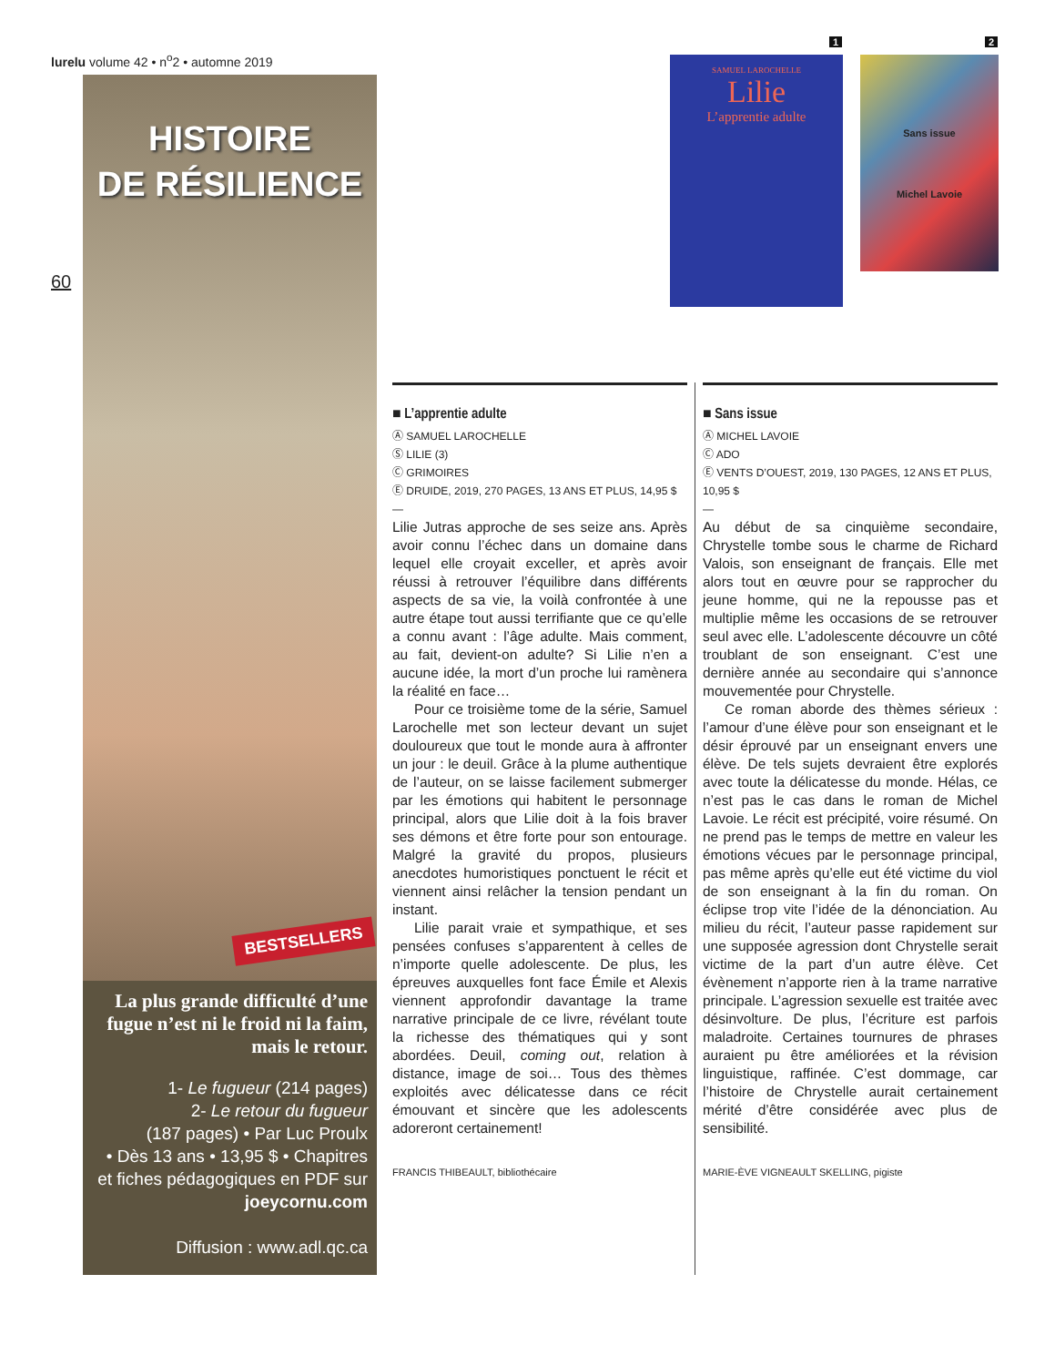lurelu volume 42 • n<sup>o</sup>2 • automne 2019
60
HISTOIRE
DE RÉSILIENCE
BESTSELLERS
La plus grande difficulté d’une fugue n’est ni le froid ni la faim, mais le retour.
1- Le fugueur (214 pages)
2- Le retour du fugueur
(187 pages) • Par Luc Proulx
• Dès 13 ans • 13,95 $ • Chapitres et fiches pédagogiques en PDF sur joeycornu.com
Diffusion : www.adl.qc.ca
1 2
SAMUEL LAROCHELLE
Lilie
L’apprentie adulte
Sans issue
Michel Lavoie
■ L’apprentie adulte
Ⓐ SAMUEL LAROCHELLE
Ⓢ LILIE (3)
Ⓒ GRIMOIRES
Ⓔ DRUIDE, 2019, 270 PAGES, 13 ANS ET PLUS, 14,95 $
—
Lilie Jutras approche de ses seize ans. Après avoir connu l’échec dans un domaine dans lequel elle croyait exceller, et après avoir réussi à retrouver l’équilibre dans différents aspects de sa vie, la voilà confrontée à une autre étape tout aussi terrifiante que ce qu’elle a connu avant : l’âge adulte. Mais comment, au fait, devient-on adulte? Si Lilie n’en a aucune idée, la mort d’un proche lui ramènera la réalité en face…
Pour ce troisième tome de la série, Samuel Larochelle met son lecteur devant un sujet douloureux que tout le monde aura à affronter un jour : le deuil. Grâce à la plume authentique de l’auteur, on se laisse facilement submerger par les émotions qui habitent le personnage principal, alors que Lilie doit à la fois braver ses démons et être forte pour son entourage. Malgré la gravité du propos, plusieurs anecdotes humoristiques ponctuent le récit et viennent ainsi relâcher la tension pendant un instant.
Lilie parait vraie et sympathique, et ses pensées confuses s’apparentent à celles de n’importe quelle adolescente. De plus, les épreuves auxquelles font face Émile et Alexis viennent approfondir davantage la trame narrative principale de ce livre, révélant toute la richesse des thématiques qui y sont abordées. Deuil, coming out, relation à distance, image de soi… Tous des thèmes exploités avec délicatesse dans ce récit émouvant et sincère que les adolescents adoreront certainement!
FRANCIS THIBEAULT, bibliothécaire
■ Sans issue
Ⓐ MICHEL LAVOIE
Ⓒ ADO
Ⓔ VENTS D’OUEST, 2019, 130 PAGES, 12 ANS ET PLUS, 10,95 $
—
Au début de sa cinquième secondaire, Chrystelle tombe sous le charme de Richard Valois, son enseignant de français. Elle met alors tout en œuvre pour se rapprocher du jeune homme, qui ne la repousse pas et multiplie même les occasions de se retrouver seul avec elle. L’adolescente découvre un côté troublant de son enseignant. C’est une dernière année au secondaire qui s’annonce mouvementée pour Chrystelle.
Ce roman aborde des thèmes sérieux : l’amour d’une élève pour son enseignant et le désir éprouvé par un enseignant envers une élève. De tels sujets devraient être explorés avec toute la délicatesse du monde. Hélas, ce n’est pas le cas dans le roman de Michel Lavoie. Le récit est précipité, voire résumé. On ne prend pas le temps de mettre en valeur les émotions vécues par le personnage principal, pas même après qu’elle eut été victime du viol de son enseignant à la fin du roman. On éclipse trop vite l’idée de la dénonciation. Au milieu du récit, l’auteur passe rapidement sur une supposée agression dont Chrystelle serait victime de la part d’un autre élève. Cet évènement n’apporte rien à la trame narrative principale. L’agression sexuelle est traitée avec désinvolture. De plus, l’écriture est parfois maladroite. Certaines tournures de phrases auraient pu être améliorées et la révision linguistique, raffinée. C’est dommage, car l’histoire de Chrystelle aurait certainement mérité d’être considérée avec plus de sensibilité.
MARIE-ÈVE VIGNEAULT SKELLING, pigiste